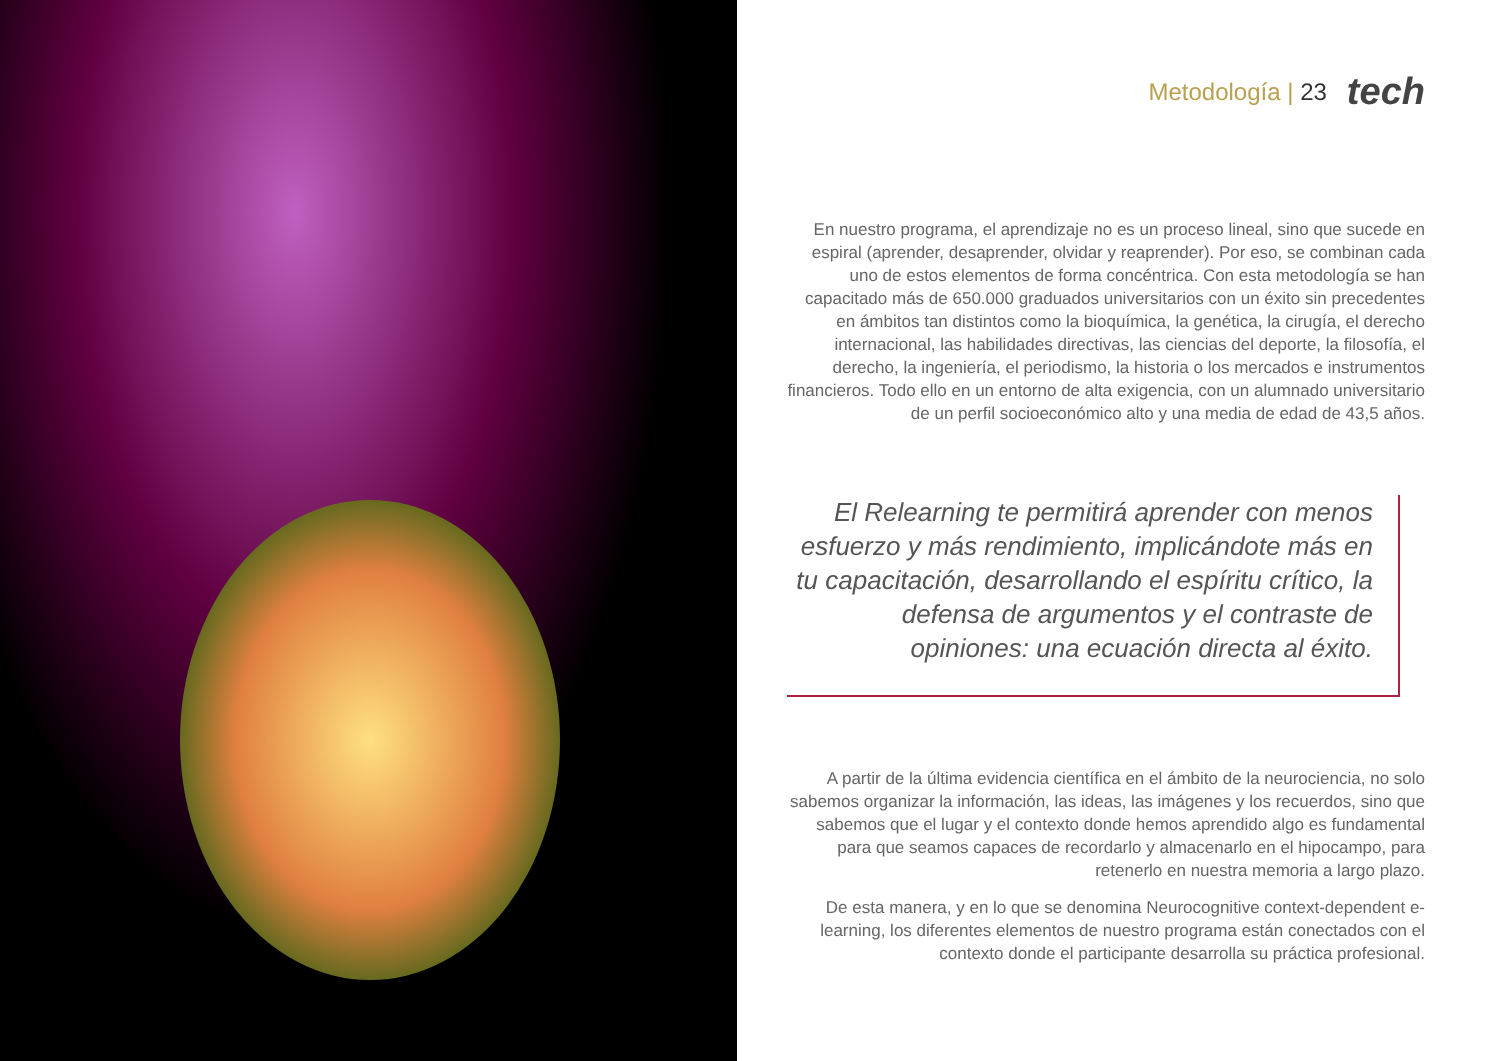Metodología | 23 tech
En nuestro programa, el aprendizaje no es un proceso lineal, sino que sucede en espiral (aprender, desaprender, olvidar y reaprender). Por eso, se combinan cada uno de estos elementos de forma concéntrica. Con esta metodología se han capacitado más de 650.000 graduados universitarios con un éxito sin precedentes en ámbitos tan distintos como la bioquímica, la genética, la cirugía, el derecho internacional, las habilidades directivas, las ciencias del deporte, la filosofía, el derecho, la ingeniería, el periodismo, la historia o los mercados e instrumentos financieros. Todo ello en un entorno de alta exigencia, con un alumnado universitario de un perfil socioeconómico alto y una media de edad de 43,5 años.
El Relearning te permitirá aprender con menos esfuerzo y más rendimiento, implicándote más en tu capacitación, desarrollando el espíritu crítico, la defensa de argumentos y el contraste de opiniones: una ecuación directa al éxito.
A partir de la última evidencia científica en el ámbito de la neurociencia, no solo sabemos organizar la información, las ideas, las imágenes y los recuerdos, sino que sabemos que el lugar y el contexto donde hemos aprendido algo es fundamental para que seamos capaces de recordarlo y almacenarlo en el hipocampo, para retenerlo en nuestra memoria a largo plazo.
De esta manera, y en lo que se denomina Neurocognitive context-dependent e-learning, los diferentes elementos de nuestro programa están conectados con el contexto donde el participante desarrolla su práctica profesional.